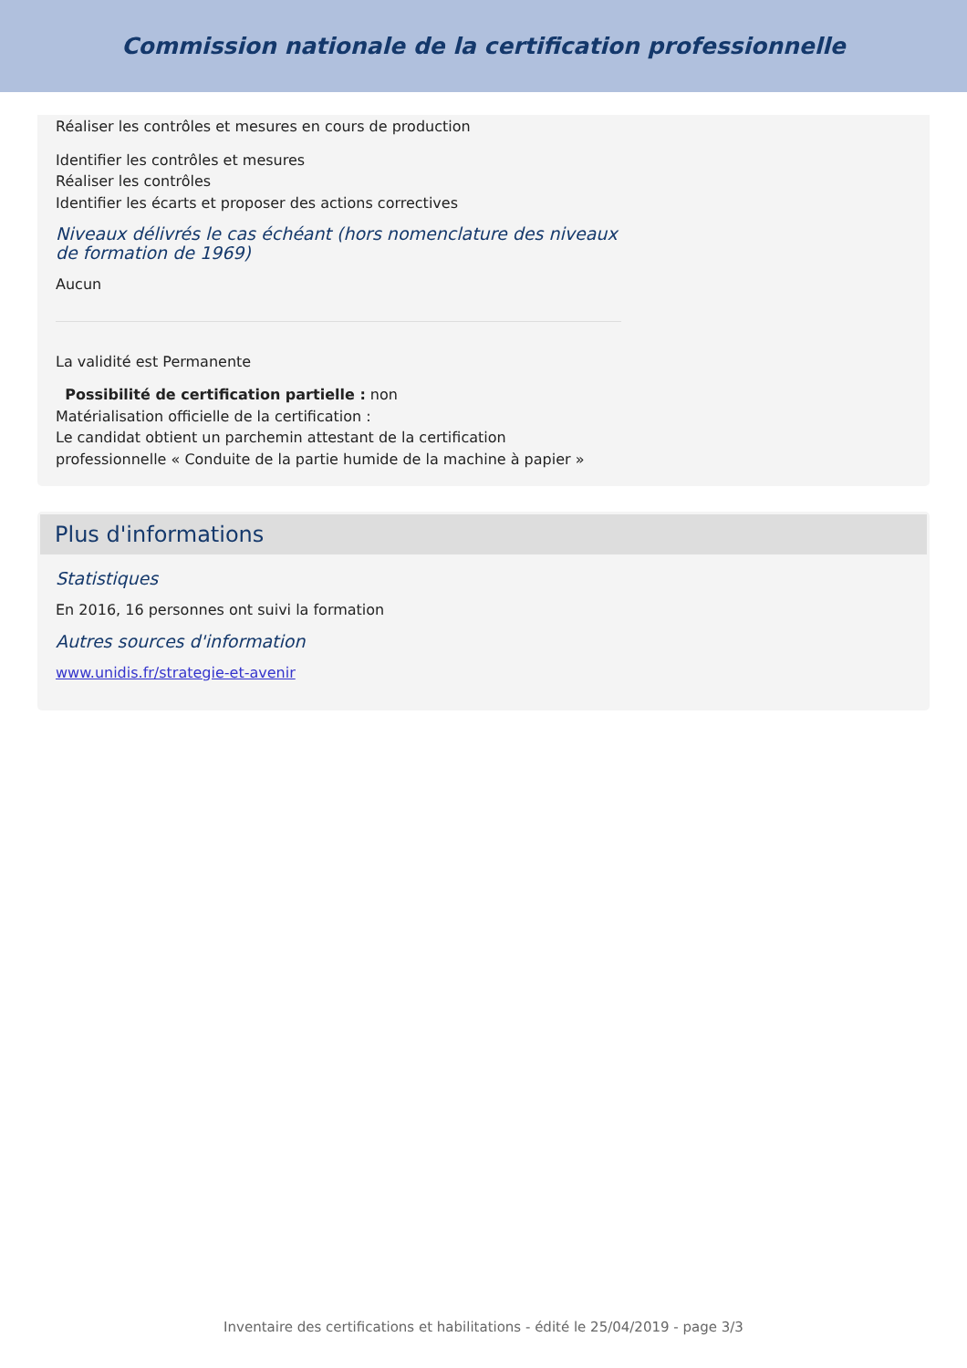Commission nationale de la certification professionnelle
Réaliser les contrôles et mesures en cours de production
Identifier les contrôles et mesures
Réaliser les contrôles
Identifier les écarts et proposer des actions correctives
Niveaux délivrés le cas échéant (hors nomenclature des niveaux de formation de 1969)
Aucun
La validité est Permanente
Possibilité de certification partielle : non
Matérialisation officielle de la certification :
Le candidat obtient un parchemin attestant de la certification
professionnelle « Conduite de la partie humide de la machine à papier »
Plus d'informations
Statistiques
En 2016, 16 personnes ont suivi la formation
Autres sources d'information
www.unidis.fr/strategie-et-avenir
Inventaire des certifications et habilitations - édité le 25/04/2019 - page 3/3